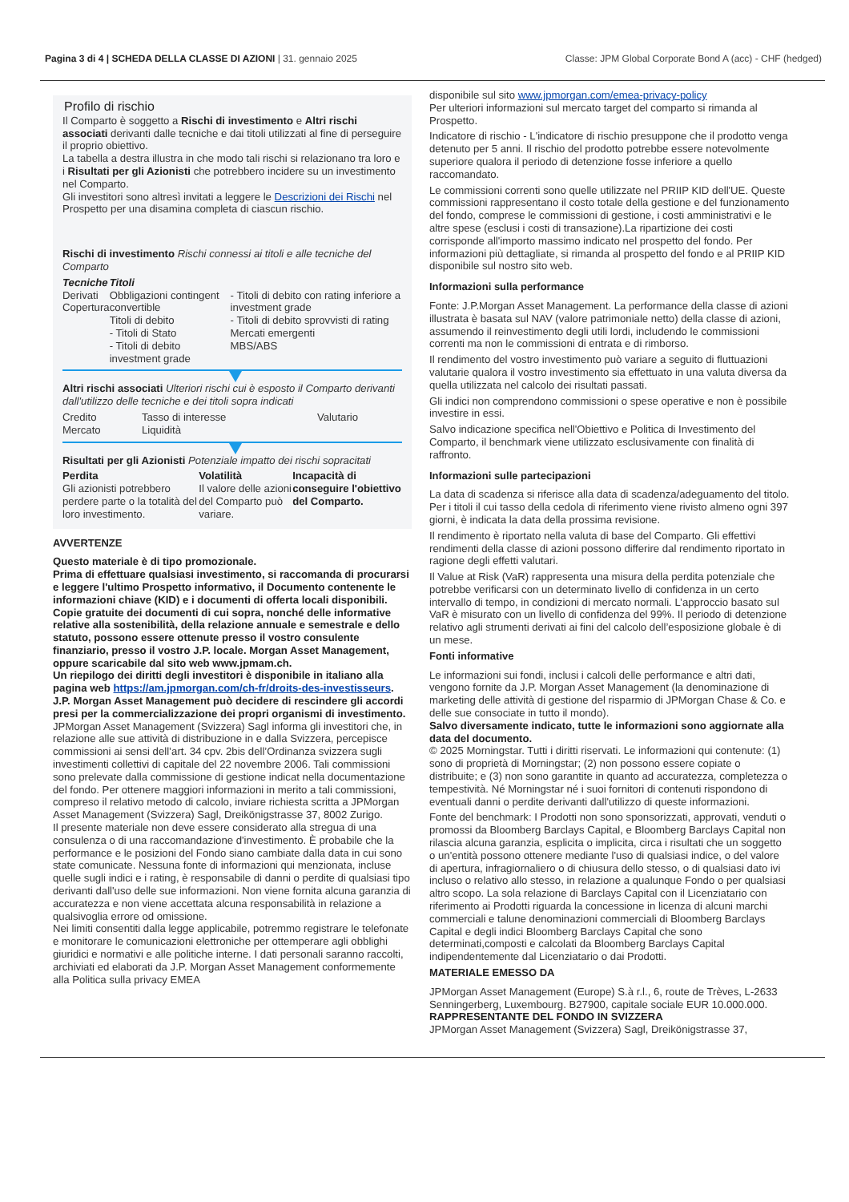Pagina 3 di 4 | SCHEDA DELLA CLASSE DI AZIONI | 31. gennaio 2025 Classe: JPM Global Corporate Bond A (acc) - CHF (hedged)
Profilo di rischio
Il Comparto è soggetto a Rischi di investimento e Altri rischi associati derivanti dalle tecniche e dai titoli utilizzati al fine di perseguire il proprio obiettivo.
La tabella a destra illustra in che modo tali rischi si relazionano tra loro e i Risultati per gli Azionisti che potrebbero incidere su un investimento nel Comparto.
Gli investitori sono altresì invitati a leggere le Descrizioni dei Rischi nel Prospetto per una disamina completa di ciascun rischio.
Rischi di investimento Rischi connessi ai titoli e alle tecniche del Comparto
| Tecniche Derivati Copertura | Titoli Obbligazioni contingent convertible Titoli di debito - Titoli di Stato - Titoli di debito investment grade | - Titoli di debito con rating inferiore a investment grade - Titoli di debito sprovvisti di rating Mercati emergenti MBS/ABS |
Altri rischi associati Ulteriori rischi cui è esposto il Comparto derivanti dall'utilizzo delle tecniche e dei titoli sopra indicati
| Credito Mercato | Tasso di interesse Liquidità | Valutario |
Risultati per gli Azionisti Potenziale impatto dei rischi sopracitati
| Perdita Gli azionisti potrebbero perdere parte o la totalità del loro investimento. | Volatilità Il valore delle azioni del Comparto può variare. | Incapacità di conseguire l'obiettivo del Comparto. |
AVVERTENZE
Questo materiale è di tipo promozionale.
Prima di effettuare qualsiasi investimento, si raccomanda di procurarsi e leggere l'ultimo Prospetto informativo, il Documento contenente le informazioni chiave (KID) e i documenti di offerta locali disponibili. Copie gratuite dei documenti di cui sopra, nonché delle informative relative alla sostenibilità, della relazione annuale e semestrale e dello statuto, possono essere ottenute presso il vostro consulente finanziario, presso il vostro J.P. locale. Morgan Asset Management, oppure scaricabile dal sito web www.jpmam.ch.
Un riepilogo dei diritti degli investitori è disponibile in italiano alla pagina web https://am.jpmorgan.com/ch-fr/droits-des-investisseurs. J.P. Morgan Asset Management può decidere di rescindere gli accordi presi per la commercializzazione dei propri organismi di investimento.
JPMorgan Asset Management (Svizzera) Sagl informa gli investitori che, in relazione alle sue attività di distribuzione in e dalla Svizzera, percepisce commissioni ai sensi dell’art. 34 cpv. 2bis dell’Ordinanza svizzera sugli investimenti collettivi di capitale del 22 novembre 2006. Tali commissioni sono prelevate dalla commissione di gestione indicat nella documentazione del fondo. Per ottenere maggiori informazioni in merito a tali commissioni, compreso il relativo metodo di calcolo, inviare richiesta scritta a JPMorgan Asset Management (Svizzera) Sagl, Dreikönigstrasse 37, 8002 Zurigo.
Il presente materiale non deve essere considerato alla stregua di una consulenza o di una raccomandazione d'investimento. È probabile che la performance e le posizioni del Fondo siano cambiate dalla data in cui sono state comunicate. Nessuna fonte di informazioni qui menzionata, incluse quelle sugli indici e i rating, è responsabile di danni o perdite di qualsiasi tipo derivanti dall'uso delle sue informazioni. Non viene fornita alcuna garanzia di accuratezza e non viene accettata alcuna responsabilità in relazione a qualsivoglia errore od omissione.
Nei limiti consentiti dalla legge applicabile, potremmo registrare le telefonate e monitorare le comunicazioni elettroniche per ottemperare agli obblighi giuridici e normativi e alle politiche interne. I dati personali saranno raccolti, archiviati ed elaborati da J.P. Morgan Asset Management conformemente alla Politica sulla privacy EMEA
disponibile sul sito www.jpmorgan.com/emea-privacy-policy
Per ulteriori informazioni sul mercato target del comparto si rimanda al Prospetto.
Indicatore di rischio - L'indicatore di rischio presuppone che il prodotto venga detenuto per 5 anni. Il rischio del prodotto potrebbe essere notevolmente superiore qualora il periodo di detenzione fosse inferiore a quello raccomandato.
Le commissioni correnti sono quelle utilizzate nel PRIIP KID dell'UE. Queste commissioni rappresentano il costo totale della gestione e del funzionamento del fondo, comprese le commissioni di gestione, i costi amministrativi e le altre spese (esclusi i costi di transazione).La ripartizione dei costi corrisponde all'importo massimo indicato nel prospetto del fondo. Per informazioni più dettagliate, si rimanda al prospetto del fondo e al PRIIP KID disponibile sul nostro sito web.
Informazioni sulla performance
Fonte: J.P.Morgan Asset Management. La performance della classe di azioni illustrata è basata sul NAV (valore patrimoniale netto) della classe di azioni, assumendo il reinvestimento degli utili lordi, includendo le commissioni correnti ma non le commissioni di entrata e di rimborso.
Il rendimento del vostro investimento può variare a seguito di fluttuazioni valutarie qualora il vostro investimento sia effettuato in una valuta diversa da quella utilizzata nel calcolo dei risultati passati.
Gli indici non comprendono commissioni o spese operative e non è possibile investire in essi.
Salvo indicazione specifica nell'Obiettivo e Politica di Investimento del Comparto, il benchmark viene utilizzato esclusivamente con finalità di raffronto.
Informazioni sulle partecipazioni
La data di scadenza si riferisce alla data di scadenza/adeguamento del titolo. Per i titoli il cui tasso della cedola di riferimento viene rivisto almeno ogni 397 giorni, è indicata la data della prossima revisione.
Il rendimento è riportato nella valuta di base del Comparto. Gli effettivi rendimenti della classe di azioni possono differire dal rendimento riportato in ragione degli effetti valutari.
Il Value at Risk (VaR) rappresenta una misura della perdita potenziale che potrebbe verificarsi con un determinato livello di confidenza in un certo intervallo di tempo, in condizioni di mercato normali. L’approccio basato sul VaR è misurato con un livello di confidenza del 99%. Il periodo di detenzione relativo agli strumenti derivati ai fini del calcolo dell’esposizione globale è di un mese.
Fonti informative
Le informazioni sui fondi, inclusi i calcoli delle performance e altri dati, vengono fornite da J.P. Morgan Asset Management (la denominazione di marketing delle attività di gestione del risparmio di JPMorgan Chase & Co. e delle sue consociate in tutto il mondo).
Salvo diversamente indicato, tutte le informazioni sono aggiornate alla data del documento.
© 2025 Morningstar. Tutti i diritti riservati. Le informazioni qui contenute: (1) sono di proprietà di Morningstar; (2) non possono essere copiate o distribuite; e (3) non sono garantite in quanto ad accuratezza, completezza o tempestività. Né Morningstar né i suoi fornitori di contenuti rispondono di eventuali danni o perdite derivanti dall'utilizzo di queste informazioni.
Fonte del benchmark: I Prodotti non sono sponsorizzati, approvati, venduti o promossi da Bloomberg Barclays Capital, e Bloomberg Barclays Capital non rilascia alcuna garanzia, esplicita o implicita, circa i risultati che un soggetto o un'entità possono ottenere mediante l'uso di qualsiasi indice, o del valore di apertura, infragiornaliero o di chiusura dello stesso, o di qualsiasi dato ivi incluso o relativo allo stesso, in relazione a qualunque Fondo o per qualsiasi altro scopo. La sola relazione di Barclays Capital con il Licenziatario con riferimento ai Prodotti riguarda la concessione in licenza di alcuni marchi commerciali e talune denominazioni commerciali di Bloomberg Barclays Capital e degli indici Bloomberg Barclays Capital che sono determinati,composti e calcolati da Bloomberg Barclays Capital indipendentemente dal Licenziatario o dai Prodotti.
MATERIALE EMESSO DA
JPMorgan Asset Management (Europe) S.à r.l., 6, route de Trèves, L-2633 Senningerberg, Luxembourg. B27900, capitale sociale EUR 10.000.000.
RAPPRESENTANTE DEL FONDO IN SVIZZERA
JPMorgan Asset Management (Svizzera) Sagl, Dreikönigstrasse 37,